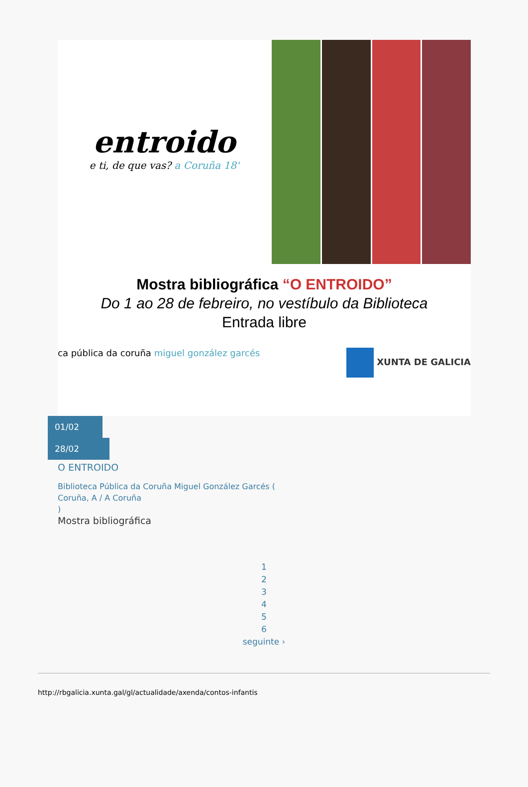entroido
e ti, de que vas? a Coruña 18'
Mostra bibliográfica “O ENTROIDO”
Do 1 ao 28 de febreiro, no vestíbulo da Biblioteca
Entrada libre
ca pública da coruña miguel gonzález garcés XUNTA DE GALICIA
01/02
28/02
O ENTROIDO
Biblioteca Pública da Coruña Miguel González Garcés (
Coruña, A / A Coruña
)
Mostra bibliográfica
1
2
3
4
5
6
seguinte ›
http://rbgalicia.xunta.gal/gl/actualidade/axenda/contos-infantis